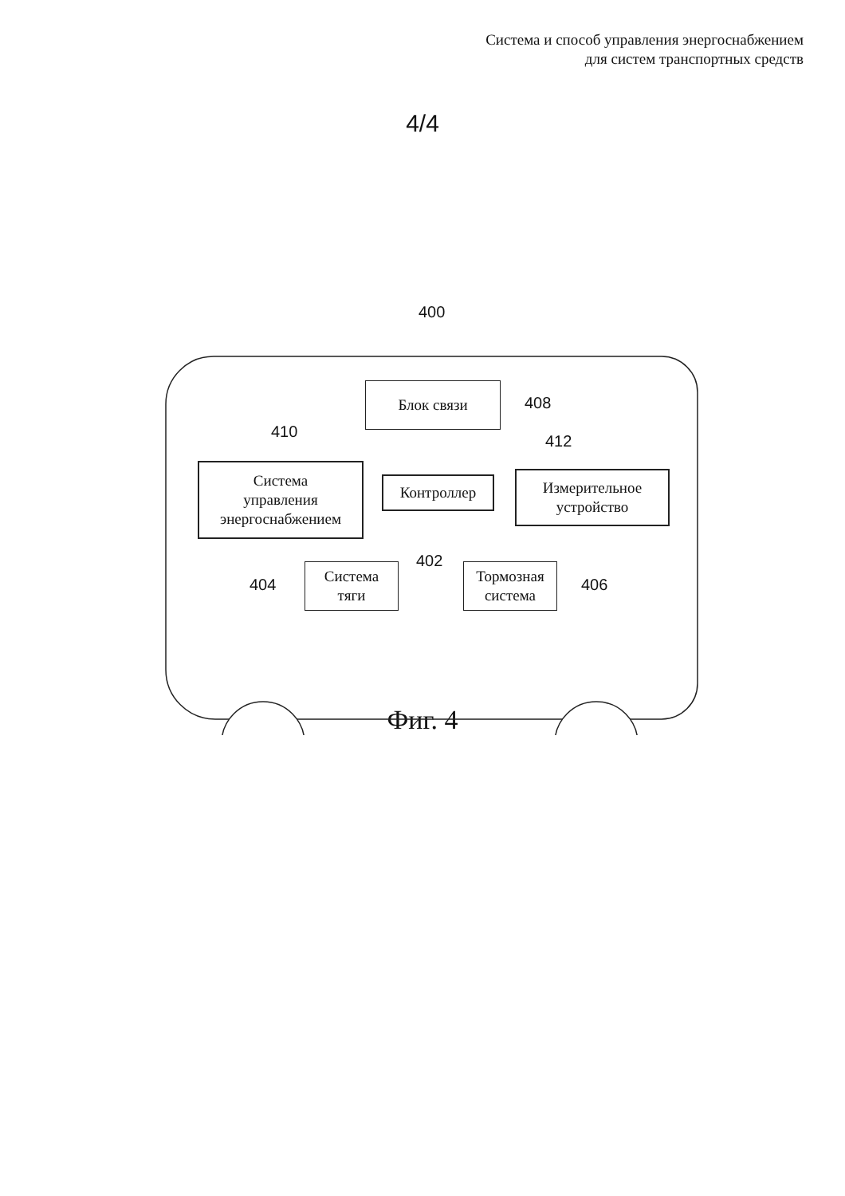Система и способ управления энергоснабжением
для систем транспортных средств
4/4
400
Блок связи
408
410
412
Система
управления
энергоснабжением
Контроллер
Измерительное
устройство
402
Система
тяги
Тормозная
система
404 406
Фиг. 4